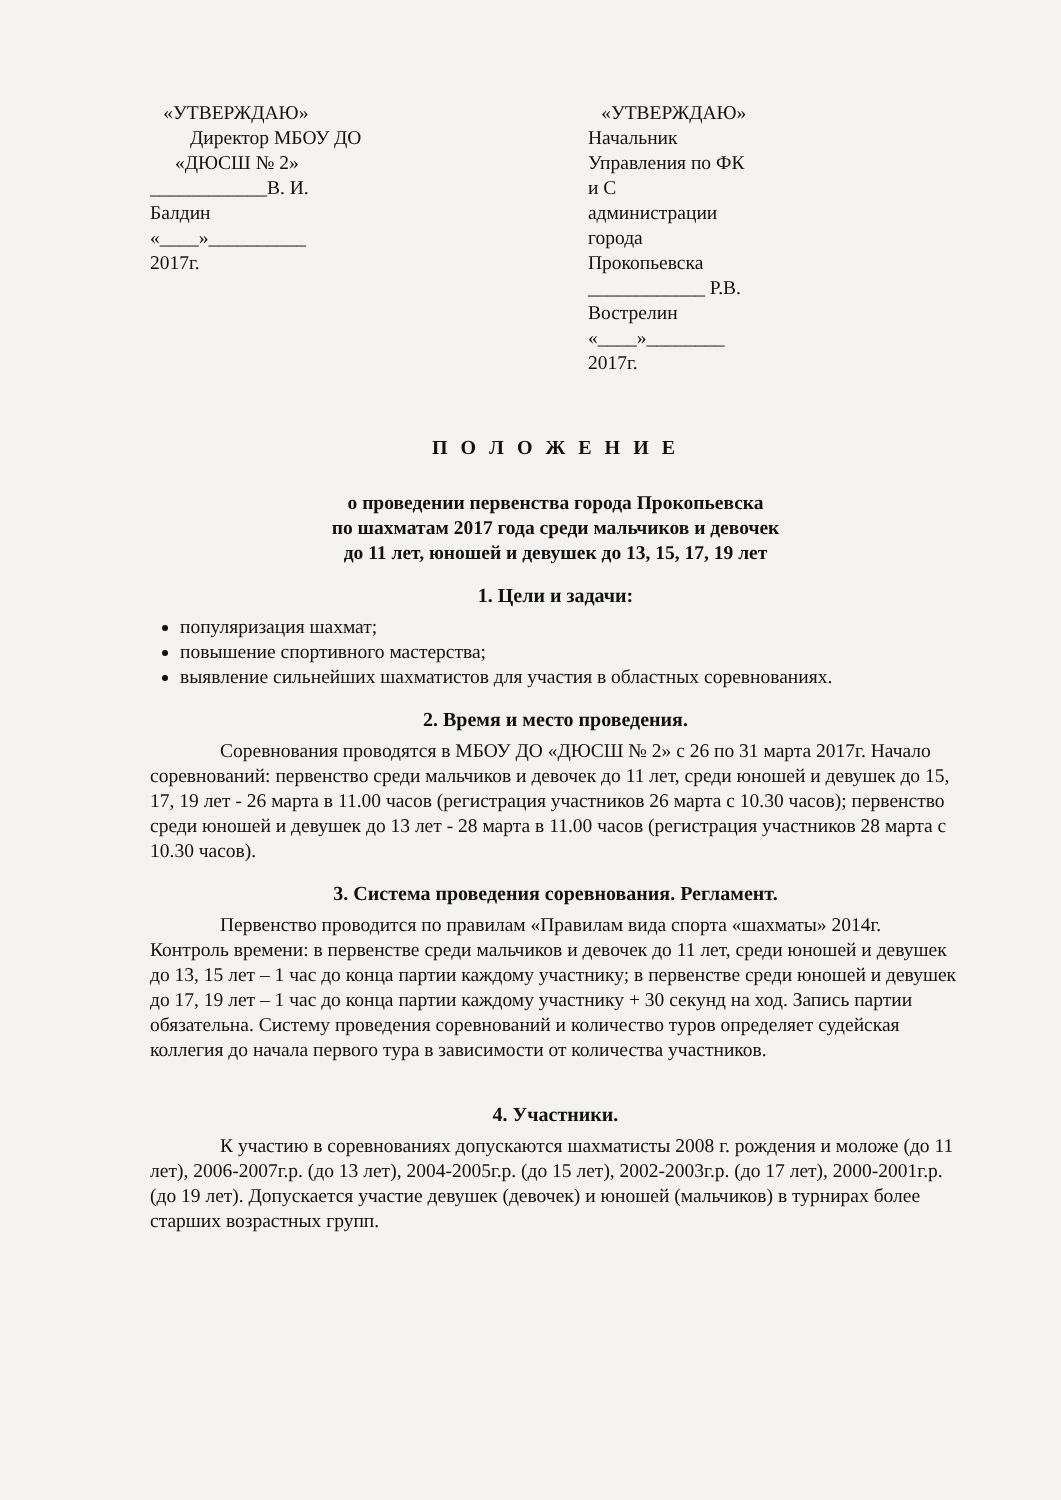«УТВЕРЖДАЮ»
Директор МБОУ ДО
«ДЮСШ № 2»
____________В. И. Балдин
«____»__________ 2017г.
«УТВЕРЖДАЮ»
Начальник Управления по ФК и С
администрации города Прокопьевска
____________ Р.В. Вострелин
«____»________ 2017г.
П О Л О Ж Е Н И Е
о проведении первенства города Прокопьевска
по шахматам 2017 года среди мальчиков и девочек
до 11 лет, юношей и девушек до 13, 15, 17, 19 лет
1. Цели и задачи:
популяризация шахмат;
повышение спортивного мастерства;
выявление сильнейших шахматистов для участия в областных соревнованиях.
2. Время и место проведения.
Соревнования проводятся в МБОУ ДО «ДЮСШ № 2» с 26 по 31 марта 2017г. Начало соревнований: первенство среди мальчиков и девочек до 11 лет, среди юношей и девушек до 15, 17, 19 лет - 26 марта в 11.00 часов (регистрация участников 26 марта с 10.30 часов); первенство среди юношей и девушек до 13 лет - 28 марта в 11.00 часов (регистрация участников 28 марта с 10.30 часов).
3. Система проведения соревнования. Регламент.
Первенство проводится по правилам «Правилам вида спорта «шахматы» 2014г. Контроль времени: в первенстве среди мальчиков и девочек до 11 лет, среди юношей и девушек до 13, 15 лет – 1 час до конца партии каждому участнику; в первенстве среди юношей и девушек до 17, 19 лет – 1 час до конца партии каждому участнику + 30 секунд на ход. Запись партии обязательна. Систему проведения соревнований и количество туров определяет судейская коллегия до начала первого тура в зависимости от количества участников.
4. Участники.
К участию в соревнованиях допускаются шахматисты 2008 г. рождения и моложе (до 11 лет), 2006-2007г.р. (до 13 лет), 2004-2005г.р. (до 15 лет), 2002-2003г.р. (до 17 лет), 2000-2001г.р. (до 19 лет). Допускается участие девушек (девочек) и юношей (мальчиков) в турнирах более старших возрастных групп.